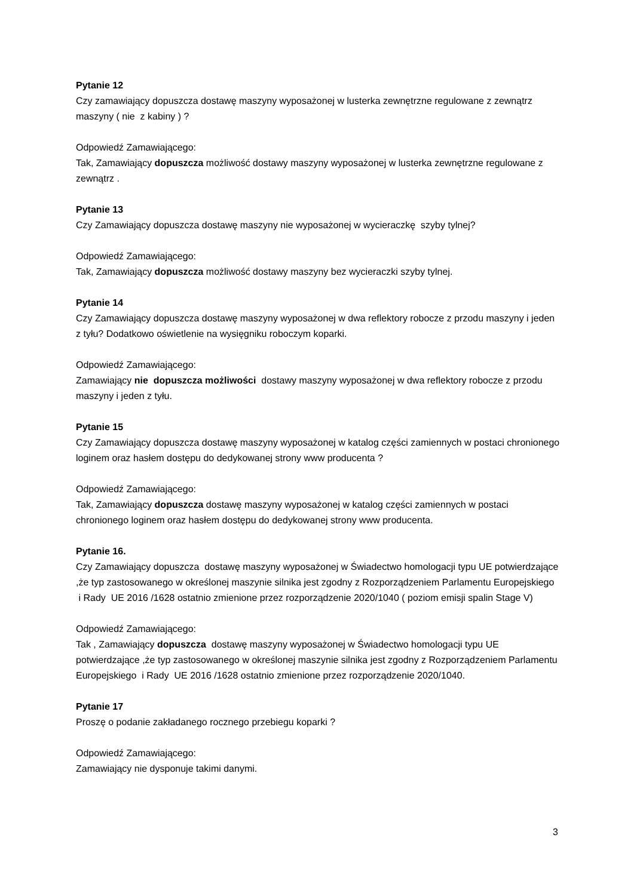Pytanie 12
Czy zamawiający dopuszcza dostawę maszyny wyposażonej w lusterka zewnętrzne regulowane z zewnątrz maszyny ( nie z kabiny ) ?
Odpowiedź Zamawiającego:
Tak, Zamawiający dopuszcza możliwość dostawy maszyny wyposażonej w lusterka zewnętrzne regulowane z zewnątrz .
Pytanie 13
Czy Zamawiający dopuszcza dostawę maszyny nie wyposażonej w wycieraczkę szyby tylnej?
Odpowiedź Zamawiającego:
Tak, Zamawiający dopuszcza możliwość dostawy maszyny bez wycieraczki szyby tylnej.
Pytanie 14
Czy Zamawiający dopuszcza dostawę maszyny wyposażonej w dwa reflektory robocze z przodu maszyny i jeden z tyłu? Dodatkowo oświetlenie na wysięgniku roboczym koparki.
Odpowiedź Zamawiającego:
Zamawiający nie dopuszcza możliwości dostawy maszyny wyposażonej w dwa reflektory robocze z przodu maszyny i jeden z tyłu.
Pytanie 15
Czy Zamawiający dopuszcza dostawę maszyny wyposażonej w katalog części zamiennych w postaci chronionego loginem oraz hasłem dostępu do dedykowanej strony www producenta ?
Odpowiedź Zamawiającego:
Tak, Zamawiający dopuszcza dostawę maszyny wyposażonej w katalog części zamiennych w postaci chronionego loginem oraz hasłem dostępu do dedykowanej strony www producenta.
Pytanie 16.
Czy Zamawiający dopuszcza dostawę maszyny wyposażonej w Świadectwo homologacji typu UE potwierdzające ,że typ zastosowanego w określonej maszynie silnika jest zgodny z Rozporządzeniem Parlamentu Europejskiego i Rady UE 2016 /1628 ostatnio zmienione przez rozporządzenie 2020/1040 ( poziom emisji spalin Stage V)
Odpowiedź Zamawiającego:
Tak , Zamawiający dopuszcza dostawę maszyny wyposażonej w Świadectwo homologacji typu UE potwierdzające ,że typ zastosowanego w określonej maszynie silnika jest zgodny z Rozporządzeniem Parlamentu Europejskiego i Rady UE 2016 /1628 ostatnio zmienione przez rozporządzenie 2020/1040.
Pytanie 17
Proszę o podanie zakładanego rocznego przebiegu koparki ?
Odpowiedź Zamawiającego:
Zamawiający nie dysponuje takimi danymi.
3